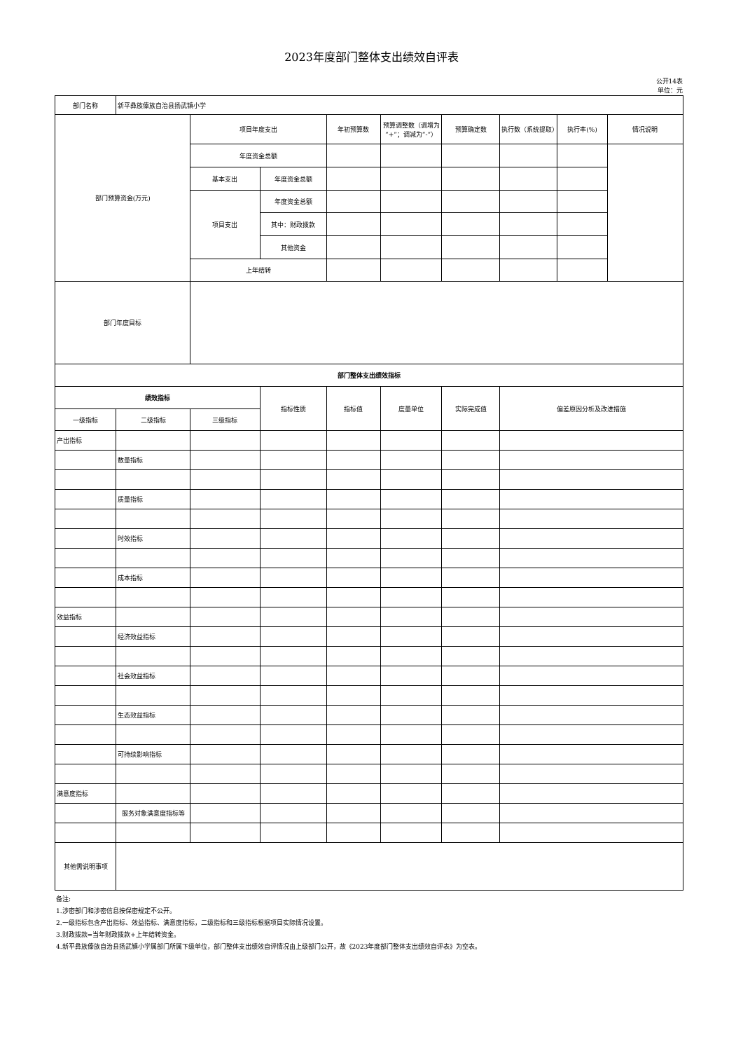2023年度部门整体支出绩效自评表
公开14表
单位：元
| 部门名称 | 新平彝族傣族自治县扬武镇小学 | | | | | | | | |
| 部门预算资金(万元) | | 项目年度支出 | | 年初预算数 | 预算调整数（调增为“+”；调减为“-”） | 预算确定数 | 执行数（系统提取） | 执行率(%) | 情况说明 |
| | | 年度资金总额 | | | | | | | |
| | | 基本支出 | 年度资金总额 | | | | | | |
| | | 项目支出 | 年度资金总额 | | | | | | |
| | | | 其中：财政拨款 | | | | | | |
| | | | 其他资金 | | | | | | |
| | | 上年结转 | | | | | | | |
| 部门年度目标 | | | | | | | | | |
| 部门整体支出绩效指标 | | | | | | | | | |
| 绩效指标 | | | 指标性质 | 指标值 | 度量单位 | 实际完成值 | 偏差原因分析及改进措施 | | |
| 一级指标 | 二级指标 | 三级指标 | | | | | | | |
| 产出指标 | | | | | | | | | |
| | 数量指标 | | | | | | | | |
| | 质量指标 | | | | | | | | |
| | 时效指标 | | | | | | | | |
| | 成本指标 | | | | | | | | |
| 效益指标 | | | | | | | | | |
| | 经济效益指标 | | | | | | | | |
| | 社会效益指标 | | | | | | | | |
| | 生态效益指标 | | | | | | | | |
| | 可持续影响指标 | | | | | | | | |
| 满意度指标 | | | | | | | | | |
| | 服务对象满意度指标等 | | | | | | | | |
| 其他需说明事项 | | | | | | | | | |
备注:
1.涉密部门和涉密信息按保密规定不公开。
2.一级指标包含产出指标、效益指标、满意度指标，二级指标和三级指标根据项目实际情况设置。
3.财政拨款=当年财政拨款+上年结转资金。
4.新平彝族傣族自治县扬武镇小学属部门所属下级单位，部门整体支出绩效自评情况由上级部门公开，故《2023年度部门整体支出绩效自评表》为空表。